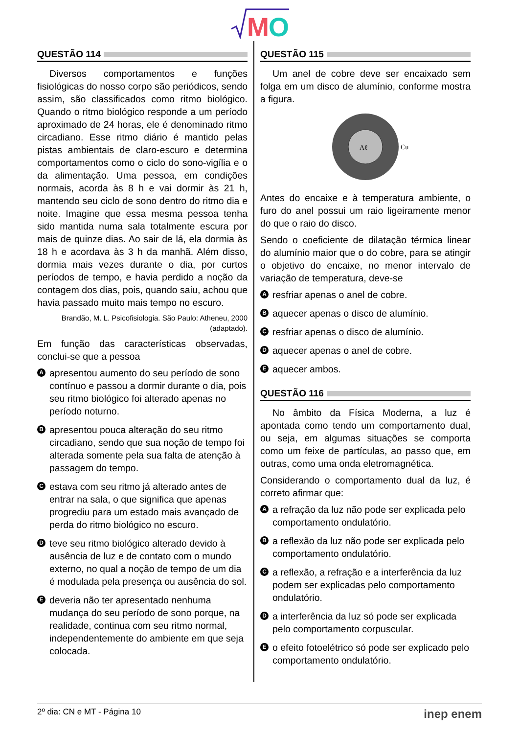M
O
QUESTÃO 114
Diversos comportamentos e funções fisiológicas do nosso corpo são periódicos, sendo assim, são classificados como ritmo biológico. Quando o ritmo biológico responde a um período aproximado de 24 horas, ele é denominado ritmo circadiano. Esse ritmo diário é mantido pelas pistas ambientais de claro-escuro e determina comportamentos como o ciclo do sono-vigília e o da alimentação. Uma pessoa, em condições normais, acorda às 8 h e vai dormir às 21 h, mantendo seu ciclo de sono dentro do ritmo dia e noite. Imagine que essa mesma pessoa tenha sido mantida numa sala totalmente escura por mais de quinze dias. Ao sair de lá, ela dormia às 18 h e acordava às 3 h da manhã. Além disso, dormia mais vezes durante o dia, por curtos períodos de tempo, e havia perdido a noção da contagem dos dias, pois, quando saiu, achou que havia passado muito mais tempo no escuro.
Brandão, M. L. Psicofisiologia. São Paulo: Atheneu, 2000 (adaptado).
Em função das características observadas, conclui-se que a pessoa
A
apresentou aumento do seu período de sono contínuo e passou a dormir durante o dia, pois seu ritmo biológico foi alterado apenas no período noturno.
B
apresentou pouca alteração do seu ritmo circadiano, sendo que sua noção de tempo foi alterada somente pela sua falta de atenção à passagem do tempo.
C
estava com seu ritmo já alterado antes de entrar na sala, o que significa que apenas progrediu para um estado mais avançado de perda do ritmo biológico no escuro.
D
teve seu ritmo biológico alterado devido à ausência de luz e de contato com o mundo externo, no qual a noção de tempo de um dia é modulada pela presença ou ausência do sol.
E
deveria não ter apresentado nenhuma mudança do seu período de sono porque, na realidade, continua com seu ritmo normal, independentemente do ambiente em que seja colocada.
QUESTÃO 115
Um anel de cobre deve ser encaixado sem folga em um disco de alumínio, conforme mostra a figura.
Aℓ
Cu
Antes do encaixe e à temperatura ambiente, o furo do anel possui um raio ligeiramente menor do que o raio do disco.
Sendo o coeficiente de dilatação térmica linear do alumínio maior que o do cobre, para se atingir o objetivo do encaixe, no menor intervalo de variação de temperatura, deve-se
A
resfriar apenas o anel de cobre.
B
aquecer apenas o disco de alumínio.
C
resfriar apenas o disco de alumínio.
D
aquecer apenas o anel de cobre.
E
aquecer ambos.
QUESTÃO 116
No âmbito da Física Moderna, a luz é apontada como tendo um comportamento dual, ou seja, em algumas situações se comporta como um feixe de partículas, ao passo que, em outras, como uma onda eletromagnética.
Considerando o comportamento dual da luz, é correto afirmar que:
A
a refração da luz não pode ser explicada pelo comportamento ondulatório.
B
a reflexão da luz não pode ser explicada pelo comportamento ondulatório.
C
a reflexão, a refração e a interferência da luz podem ser explicadas pelo comportamento ondulatório.
D
a interferência da luz só pode ser explicada pelo comportamento corpuscular.
E
o efeito fotoelétrico só pode ser explicado pelo comportamento ondulatório.
2º dia: CN e MT - Página 10 inep enem